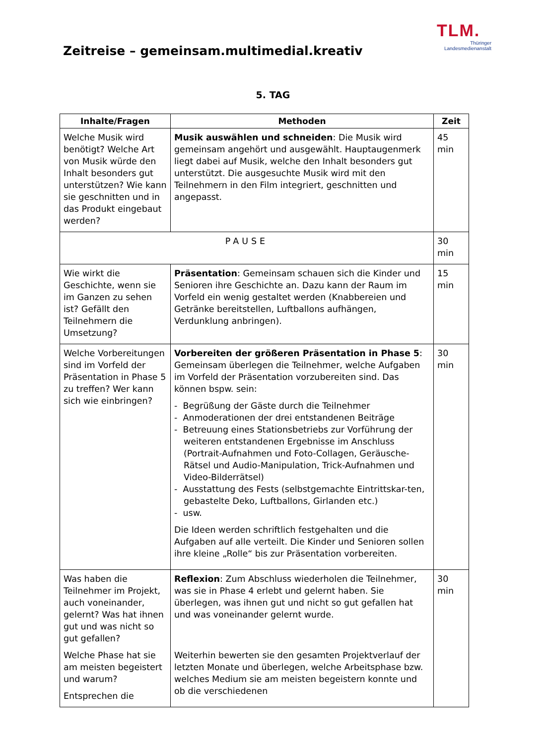TLM.
Thüringer
Landesmedienanstalt
Zeitreise – gemeinsam.multimedial.kreativ
5. TAG
| Inhalte/Fragen | Methoden | Zeit |
| --- | --- | --- |
| Welche Musik wird benötigt? Welche Art von Musik würde den Inhalt besonders gut unterstützen? Wie kann sie geschnitten und in das Produkt eingebaut werden? | Musik auswählen und schneiden : Die Musik wird gemeinsam angehört und ausgewählt. Hauptaugenmerk liegt dabei auf Musik, welche den Inhalt besonders gut unterstützt. Die ausgesuchte Musik wird mit den Teilnehmern in den Film integriert, geschnitten und angepasst. | 45 min |
| PAUSE | | 30 min |
| Wie wirkt die Geschichte, wenn sie im Ganzen zu sehen ist? Gefällt den Teilnehmern die Umsetzung? | Präsentation : Gemeinsam schauen sich die Kinder und Senioren ihre Geschichte an. Dazu kann der Raum im Vorfeld ein wenig gestaltet werden (Knabbereien und Getränke bereitstellen, Luftballons aufhängen, Verdunklung anbringen). | 15 min |
| Welche Vorbereitungen sind im Vorfeld der Präsentation in Phase 5 zu treffen? Wer kann sich wie einbringen? | Vorbereiten der größeren Präsentation in Phase 5 : Gemeinsam überlegen die Teilnehmer, welche Aufgaben im Vorfeld der Präsentation vorzubereiten sind. Das können bspw. sein: - Begrüßung der Gäste durch die Teilnehmer - Anmoderationen der drei entstandenen Beiträge - Betreuung eines Stationsbetriebs zur Vorführung der weiteren entstandenen Ergebnisse im Anschluss (Portrait-Aufnahmen und Foto-Collagen, Geräusche-Rätsel und Audio-Manipulation, Trick-Aufnahmen und Video-Bilderrätsel) - Ausstattung des Fests (selbstgemachte Eintrittskar-ten, gebastelte Deko, Luftballons, Girlanden etc.) - usw. Die Ideen werden schriftlich festgehalten und die Aufgaben auf alle verteilt. Die Kinder und Senioren sollen ihre kleine „Rolle“ bis zur Präsentation vorbereiten. | 30 min |
| Was haben die Teilnehmer im Projekt, auch voneinander, gelernt? Was hat ihnen gut und was nicht so gut gefallen? Welche Phase hat sie am meisten begeistert und warum? Entsprechen die | Reflexion : Zum Abschluss wiederholen die Teilnehmer, was sie in Phase 4 erlebt und gelernt haben. Sie überlegen, was ihnen gut und nicht so gut gefallen hat und was voneinander gelernt wurde. Weiterhin bewerten sie den gesamten Projektverlauf der letzten Monate und überlegen, welche Arbeitsphase bzw. welches Medium sie am meisten begeistern konnte und ob die verschiedenen | 30 min |